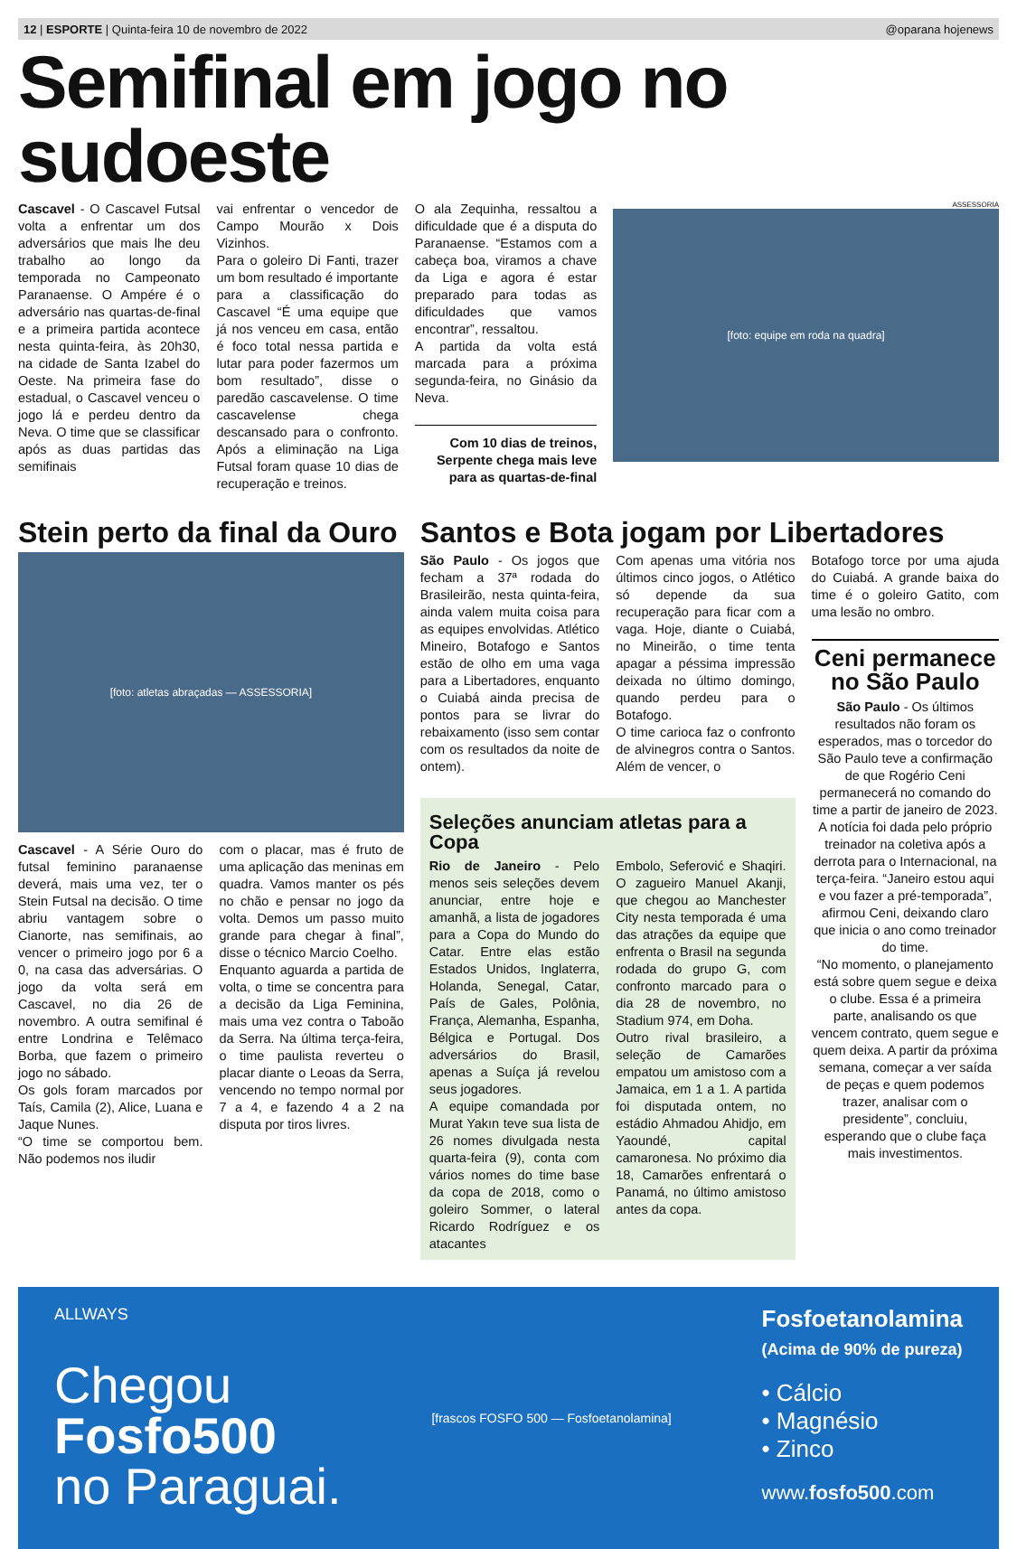12 | ESPORTE | Quinta-feira 10 de novembro de 2022 @oparana hojenews
Semifinal em jogo no sudoeste
Cascavel - O Cascavel Futsal volta a enfrentar um dos adversários que mais lhe deu trabalho ao longo da temporada no Campeonato Paranaense. O Ampére é o adversário nas quartas-de-final e a primeira partida acontece nesta quinta-feira, às 20h30, na cidade de Santa Izabel do Oeste. Na primeira fase do estadual, o Cascavel venceu o jogo lá e perdeu dentro da Neva. O time que se classificar após as duas partidas das semifinais
vai enfrentar o vencedor de Campo Mourão x Dois Vizinhos.
Para o goleiro Di Fanti, trazer um bom resultado é importante para a classificação do Cascavel “É uma equipe que já nos venceu em casa, então é foco total nessa partida e lutar para poder fazermos um bom resultado”, disse o paredão cascavelense. O time cascavelense chega descansado para o confronto. Após a eliminação na Liga Futsal foram quase 10 dias de recuperação e treinos.
O ala Zequinha, ressaltou a dificuldade que é a disputa do Paranaense. “Estamos com a cabeça boa, viramos a chave da Liga e agora é estar preparado para todas as dificuldades que vamos encontrar”, ressaltou.
A partida da volta está marcada para a próxima segunda-feira, no Ginásio da Neva.
Com 10 dias de treinos, Serpente chega mais leve para as quartas-de-final
ASSESSORIA
[foto: equipe em roda na quadra]
Stein perto da final da Ouro
[foto: atletas abraçadas — ASSESSORIA]
Cascavel - A Série Ouro do futsal feminino paranaense deverá, mais uma vez, ter o Stein Futsal na decisão. O time abriu vantagem sobre o Cianorte, nas semifinais, ao vencer o primeiro jogo por 6 a 0, na casa das adversárias. O jogo da volta será em Cascavel, no dia 26 de novembro. A outra semifinal é entre Londrina e Telêmaco Borba, que fazem o primeiro jogo no sábado.
Os gols foram marcados por Taís, Camila (2), Alice, Luana e Jaque Nunes.
“O time se comportou bem. Não podemos nos iludir
com o placar, mas é fruto de uma aplicação das meninas em quadra. Vamos manter os pés no chão e pensar no jogo da volta. Demos um passo muito grande para chegar à final”, disse o técnico Marcio Coelho.
Enquanto aguarda a partida de volta, o time se concentra para a decisão da Liga Feminina, mais uma vez contra o Taboão da Serra. Na última terça-feira, o time paulista reverteu o placar diante o Leoas da Serra, vencendo no tempo normal por 7 a 4, e fazendo 4 a 2 na disputa por tiros livres.
Santos e Bota jogam por Libertadores
São Paulo - Os jogos que fecham a 37ª rodada do Brasileirão, nesta quinta-feira, ainda valem muita coisa para as equipes envolvidas. Atlético Mineiro, Botafogo e Santos estão de olho em uma vaga para a Libertadores, enquanto o Cuiabá ainda precisa de pontos para se livrar do rebaixamento (isso sem contar com os resultados da noite de ontem).
Com apenas uma vitória nos últimos cinco jogos, o Atlético só depende da sua recuperação para ficar com a vaga. Hoje, diante o Cuiabá, no Mineirão, o time tenta apagar a péssima impressão deixada no último domingo, quando perdeu para o Botafogo.
O time carioca faz o confronto de alvinegros contra o Santos. Além de vencer, o
Seleções anunciam atletas para a Copa
Rio de Janeiro - Pelo menos seis seleções devem anunciar, entre hoje e amanhã, a lista de jogadores para a Copa do Mundo do Catar. Entre elas estão Estados Unidos, Inglaterra, Holanda, Senegal, Catar, País de Gales, Polônia, França, Alemanha, Espanha, Bélgica e Portugal. Dos adversários do Brasil, apenas a Suíça já revelou seus jogadores.
A equipe comandada por Murat Yakın teve sua lista de 26 nomes divulgada nesta quarta-feira (9), conta com vários nomes do time base da copa de 2018, como o goleiro Sommer, o lateral Ricardo Rodríguez e os atacantes
Embolo, Seferović e Shaqiri. O zagueiro Manuel Akanji, que chegou ao Manchester City nesta temporada é uma das atrações da equipe que enfrenta o Brasil na segunda rodada do grupo G, com confronto marcado para o dia 28 de novembro, no Stadium 974, em Doha.
Outro rival brasileiro, a seleção de Camarões empatou um amistoso com a Jamaica, em 1 a 1. A partida foi disputada ontem, no estádio Ahmadou Ahidjo, em Yaoundé, capital camaronesa. No próximo dia 18, Camarões enfrentará o Panamá, no último amistoso antes da copa.
Botafogo torce por uma ajuda do Cuiabá. A grande baixa do time é o goleiro Gatito, com uma lesão no ombro.
Ceni permanece no São Paulo
São Paulo - Os últimos resultados não foram os esperados, mas o torcedor do São Paulo teve a confirmação de que Rogério Ceni permanecerá no comando do time a partir de janeiro de 2023. A notícia foi dada pelo próprio treinador na coletiva após a derrota para o Internacional, na terça-feira. “Janeiro estou aqui e vou fazer a pré-temporada”, afirmou Ceni, deixando claro que inicia o ano como treinador do time.
“No momento, o planejamento está sobre quem segue e deixa o clube. Essa é a primeira parte, analisando os que vencem contrato, quem segue e quem deixa. A partir da próxima semana, começar a ver saída de peças e quem podemos trazer, analisar com o presidente”, concluiu, esperando que o clube faça mais investimentos.
ALLWAYS
Chegou
Fosfo500
no Paraguai.
[frascos FOSFO 500 — Fosfoetanolamina]
Fosfoetanolamina
(Acima de 90% de pureza)
• Cálcio
• Magnésio
• Zinco
www.fosfo500.com